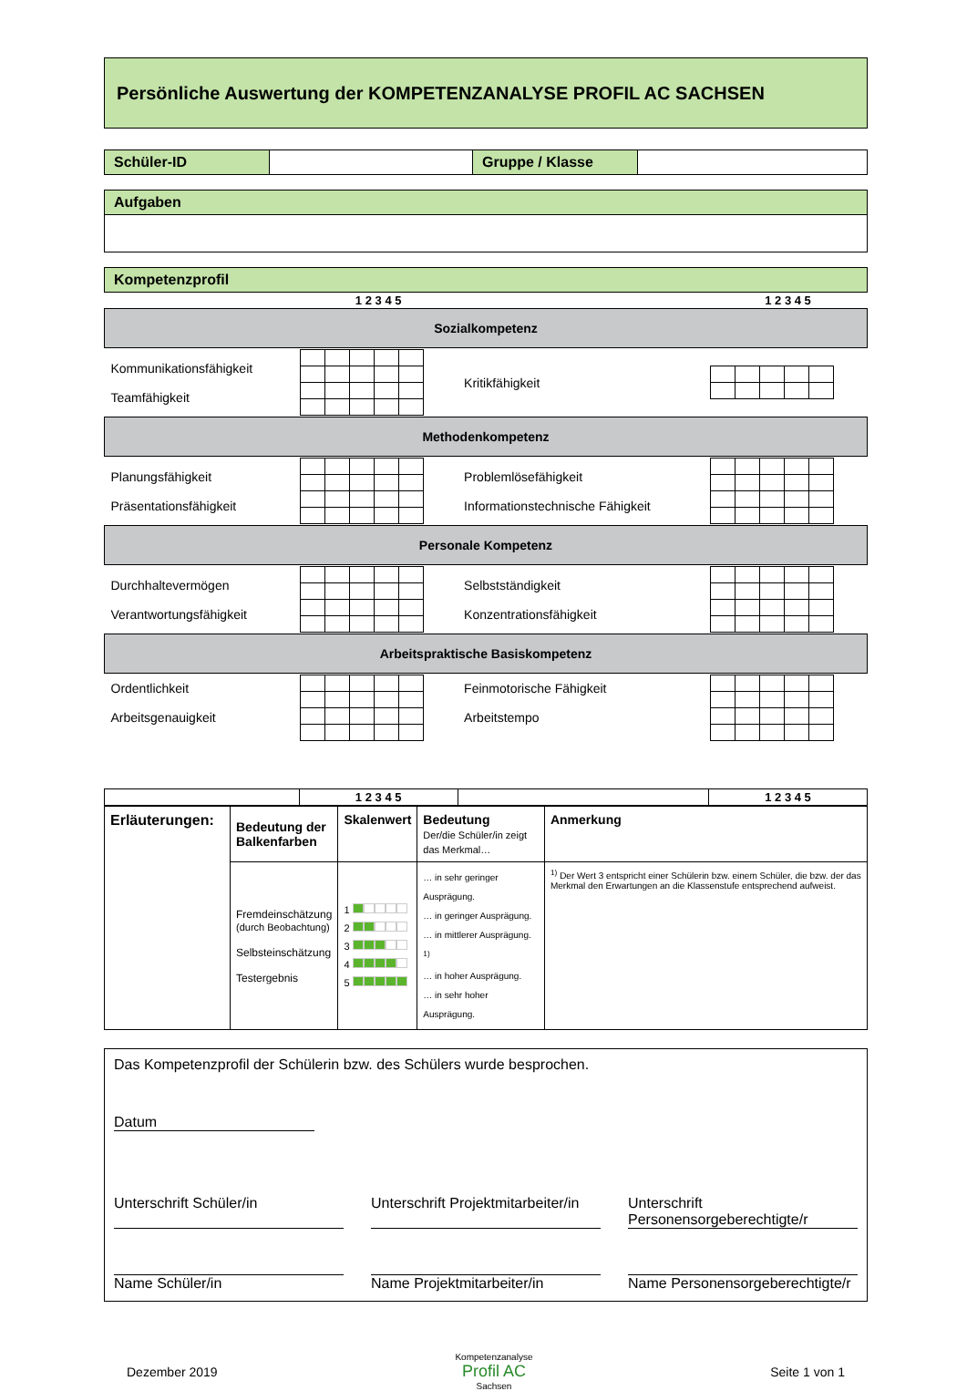Persönliche Auswertung der KOMPETENZANALYSE PROFIL AC SACHSEN
| Schüler-ID | | Gruppe / Klasse | |
| Aufgaben |
| Kompetenzprofil | | | |
| | 1 2 3 4 5 | | 1 2 3 4 5 |
| Sozialkompetenz | | | |
| Kommunikationsfähigkeit Teamfähigkeit | | Kritikfähigkeit | |
| Methodenkompetenz | | | |
| Planungsfähigkeit Präsentationsfähigkeit | | Problemlösefähigkeit Informationstechnische Fähigkeit | |
| Personale Kompetenz | | | |
| Durchhaltevermögen Verantwortungsfähigkeit | | Selbstständigkeit Konzentrationsfähigkeit | |
| Arbeitspraktische Basiskompetenz | | | |
| Ordentlichkeit Arbeitsgenauigkeit | | Feinmotorische Fähigkeit Arbeitstempo | |
| | 1 2 3 4 5 | | 1 2 3 4 5 |
| Erläuterungen: | Bedeutung der Balkenfarben | Skalenwert | Bedeutung Der/die Schüler/in zeigt das Merkmal… | Anmerkung |
| | Fremdeinschätzung (durch Beobachtung) Selbsteinschätzung Testergebnis | 1 2 3 4 5 | … in sehr geringer Ausprägung. … in geringer Ausprägung. … in mittlerer Ausprägung. <sup>1)</sup> … in hoher Ausprägung. … in sehr hoher Ausprägung. | <sup>1)</sup> Der Wert 3 entspricht einer Schülerin bzw. einem Schüler, die bzw. der das Merkmal den Erwartungen an die Klassenstufe entsprechend aufweist. |
Das Kompetenzprofil der Schülerin bzw. des Schülers wurde besprochen.
Datum
Unterschrift Schüler/in Unterschrift Projektmitarbeiter/in
Unterschrift Personensorgeberechtigte/r
Name Schüler/in Name Projektmitarbeiter/in Name Personensorgeberechtigte/r
Dezember 2019 Kompetenzanalyse
Profil AC
Sachsen Seite 1 von 1